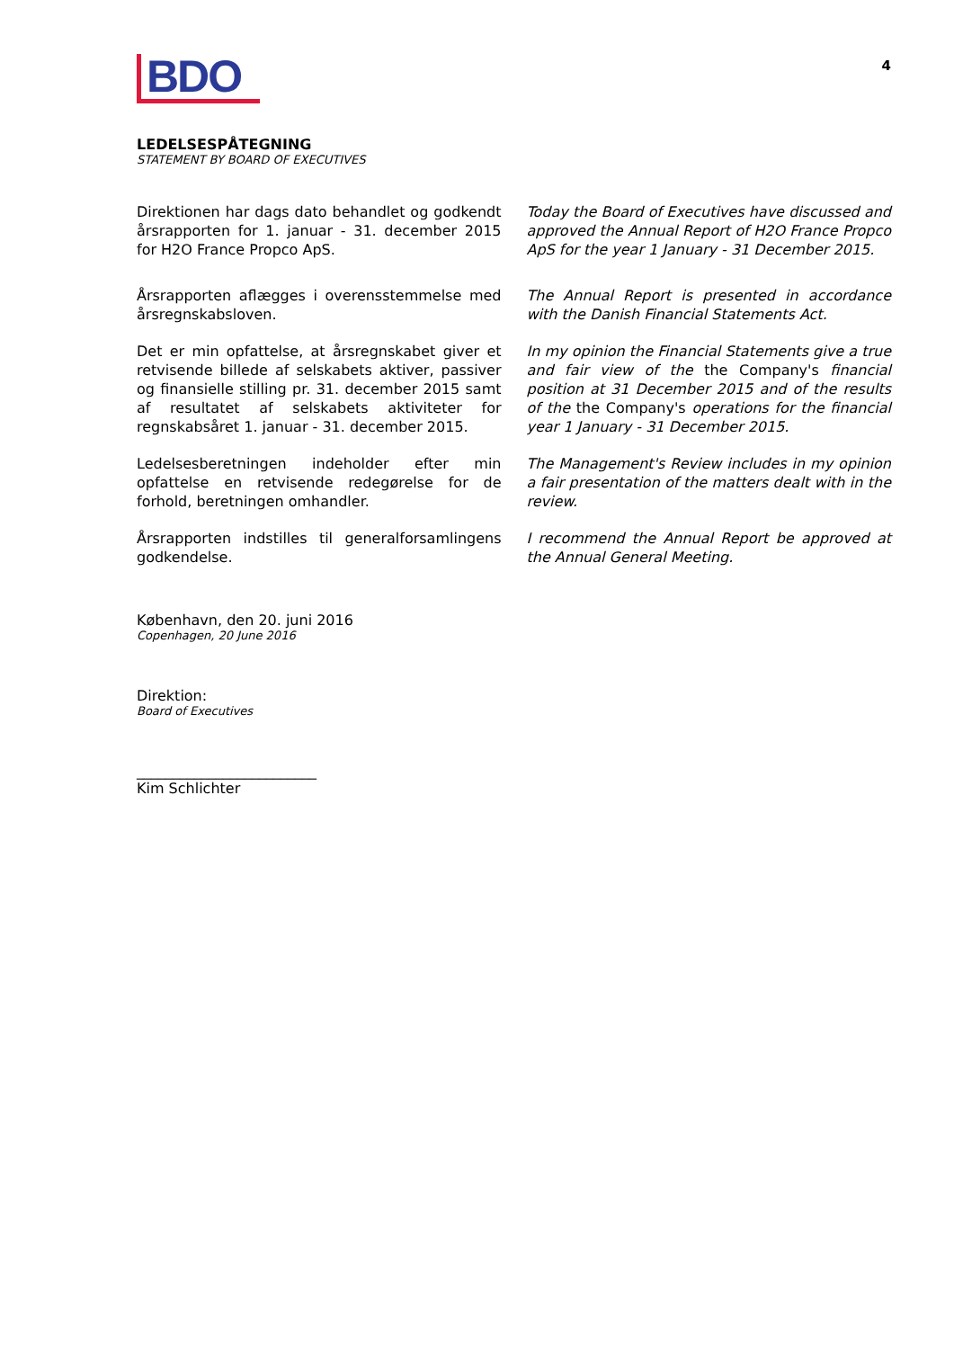BDO
4
LEDELSESPÅTEGNING
STATEMENT BY BOARD OF EXECUTIVES
Direktionen har dags dato behandlet og godkendt årsrapporten for 1. januar - 31. december 2015 for H2O France Propco ApS.
Today the Board of Executives have discussed and approved the Annual Report of H2O France Propco ApS for the year 1 January - 31 December 2015.
Årsrapporten aflægges i overensstemmelse med årsregnskabsloven.
The Annual Report is presented in accordance with the Danish Financial Statements Act.
Det er min opfattelse, at årsregnskabet giver et retvisende billede af selskabets aktiver, passiver og finansielle stilling pr. 31. december 2015 samt af resultatet af selskabets aktiviteter for regnskabsåret 1. januar - 31. december 2015.
In my opinion the Financial Statements give a true and fair view of the the Company's financial position at 31 December 2015 and of the results of the the Company's operations for the financial year 1 January - 31 December 2015.
Ledelsesberetningen indeholder efter min opfattelse en retvisende redegørelse for de forhold, beretningen omhandler.
The Management's Review includes in my opinion a fair presentation of the matters dealt with in the review.
Årsrapporten indstilles til generalforsamlingens godkendelse.
I recommend the Annual Report be approved at the Annual General Meeting.
København, den 20. juni 2016
Copenhagen, 20 June 2016
Direktion:
Board of Executives
_________________________
Kim Schlichter